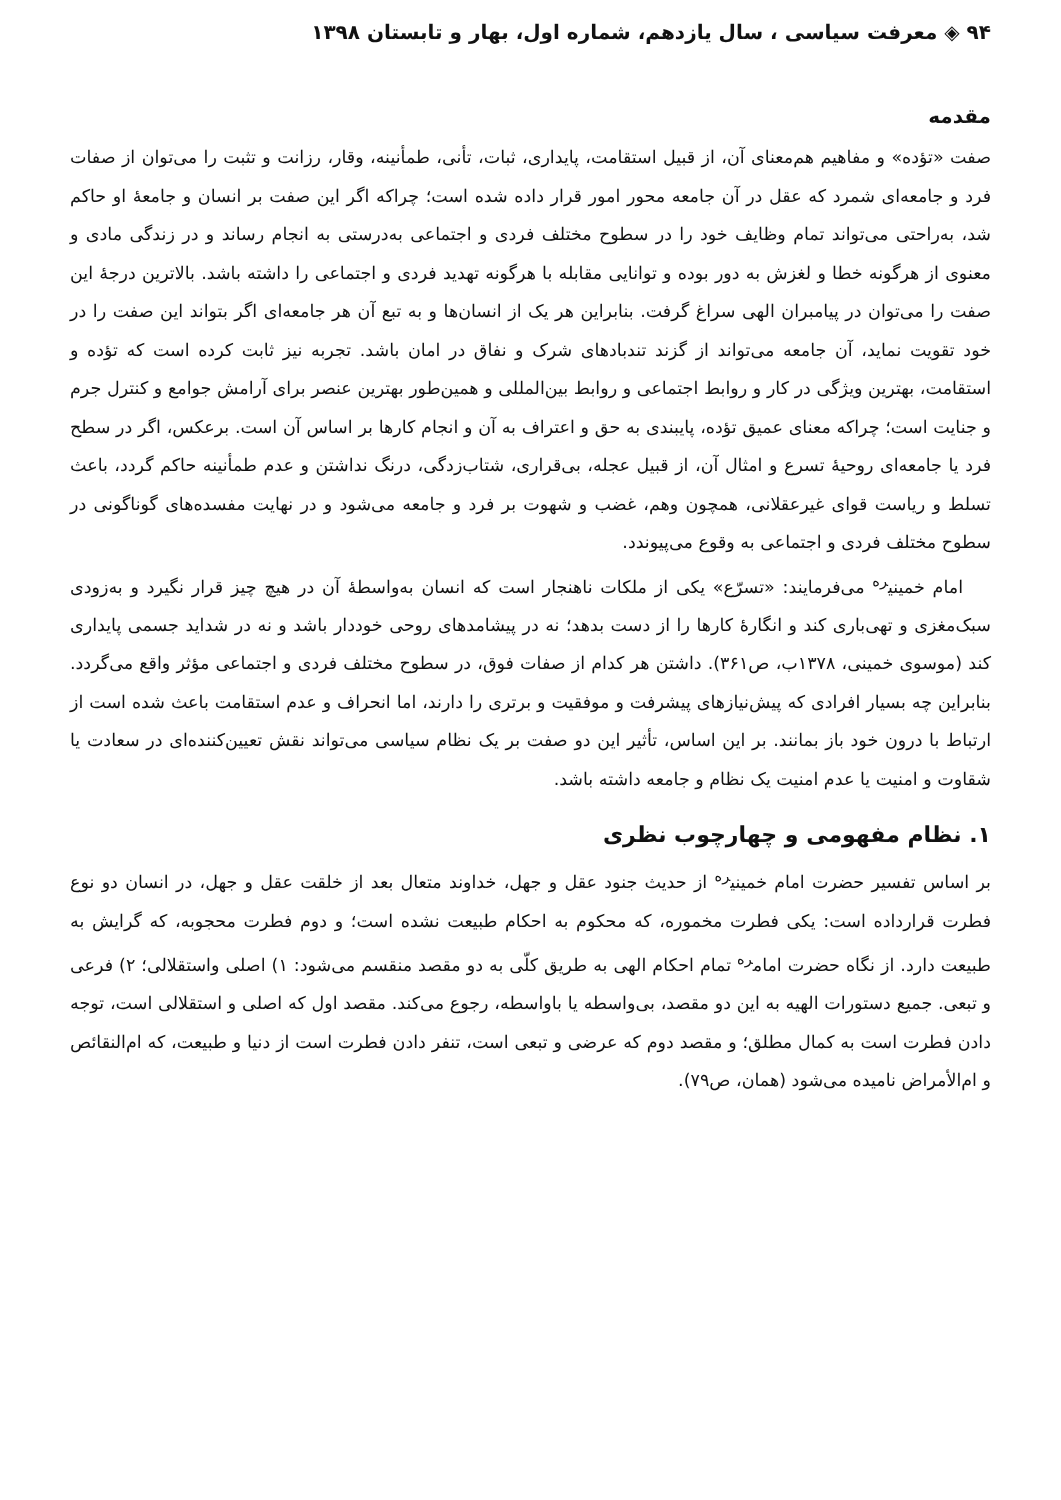۹۴ ◈ معرفت سیاسی ، سال یازدهم، شماره اول، بهار و تابستان ۱۳۹۸
مقدمه
صفت «تؤده» و مفاهیم هم‌معنای آن، از قبیل استقامت، پایداری، ثبات، تأنی، طمأنینه، وقار، رزانت و تثبت را می‌توان از صفات فرد و جامعه‌ای شمرد که عقل در آن جامعه محور امور قرار داده شده است؛ چراکه اگر این صفت بر انسان و جامعهٔ او حاکم شد، به‌راحتی می‌تواند تمام وظایف خود را در سطوح مختلف فردی و اجتماعی به‌درستی به انجام رساند و در زندگی مادی و معنوی از هرگونه خطا و لغزش به دور بوده و توانایی مقابله با هرگونه تهدید فردی و اجتماعی را داشته باشد. بالاترین درجهٔ این صفت را می‌توان در پیامبران الهی سراغ گرفت. بنابراین هر یک از انسان‌ها و به تبع آن هر جامعه‌ای اگر بتواند این صفت را در خود تقویت نماید، آن جامعه می‌تواند از گزند تندبادهای شرک و نفاق در امان باشد. تجربه نیز ثابت کرده است که تؤده و استقامت، بهترین ویژگی در کار و روابط اجتماعی و روابط بین‌المللی و همین‌طور بهترین عنصر برای آرامش جوامع و کنترل جرم و جنایت است؛ چراکه معنای عمیق تؤده، پایبندی به حق و اعتراف به آن و انجام کارها بر اساس آن است. برعکس، اگر در سطح فرد یا جامعه‌ای روحیهٔ تسرع و امثال آن، از قبیل عجله، بی‌قراری، شتاب‌زدگی، درنگ نداشتن و عدم طمأنینه حاکم گردد، باعث تسلط و ریاست قوای غیرعقلانی، همچون وهم، غضب و شهوت بر فرد و جامعه می‌شود و در نهایت مفسده‌های گوناگونی در سطوح مختلف فردی و اجتماعی به وقوع می‌پیوندد.
امام خمینی<sup>ره</sup> می‌فرمایند: «تسرّع» یکی از ملکات ناهنجار است که انسان به‌واسطهٔ آن در هیچ چیز قرار نگیرد و به‌زودی سبک‌مغزی و تهی‌باری کند و انگارهٔ کارها را از دست بدهد؛ نه در پیشامدهای روحی خوددار باشد و نه در شداید جسمی پایداری کند (موسوی خمینی، ۱۳۷۸ب، ص۳۶۱). داشتن هر کدام از صفات فوق، در سطوح مختلف فردی و اجتماعی مؤثر واقع می‌گردد. بنابراین چه بسیار افرادی که پیش‌نیازهای پیشرفت و موفقیت و برتری را دارند، اما انحراف و عدم استقامت باعث شده است از ارتباط با درون خود باز بمانند. بر این اساس، تأثیر این دو صفت بر یک نظام سیاسی می‌تواند نقش تعیین‌کننده‌ای در سعادت یا شقاوت و امنیت یا عدم امنیت یک نظام و جامعه داشته باشد.
۱. نظام مفهومی و چهارچوب نظری
بر اساس تفسیر حضرت امام خمینی<sup>ره</sup> از حدیث جنود عقل و جهل، خداوند متعال بعد از خلقت عقل و جهل، در انسان دو نوع فطرت قرارداده است: یکی فطرت مخموره، که محکوم به احکام طبیعت نشده است؛ و دوم فطرت محجوبه، که گرایش به طبیعت دارد. از نگاه حضرت امام<sup>ره</sup> تمام احکام الهی به طریق کلّی به دو مقصد منقسم می‌شود: ۱) اصلی واستقلالی؛ ۲) فرعی و تبعی. جمیع دستورات الهیه به این دو مقصد، بی‌واسطه یا باواسطه، رجوع می‌کند. مقصد اول که اصلی و استقلالی است، توجه دادن فطرت است به کمال مطلق؛ و مقصد دوم که عرضی و تبعی است، تنفر دادن فطرت است از دنیا و طبیعت، که ام‌النقائص و ام‌الأمراض نامیده می‌شود (همان، ص۷۹).